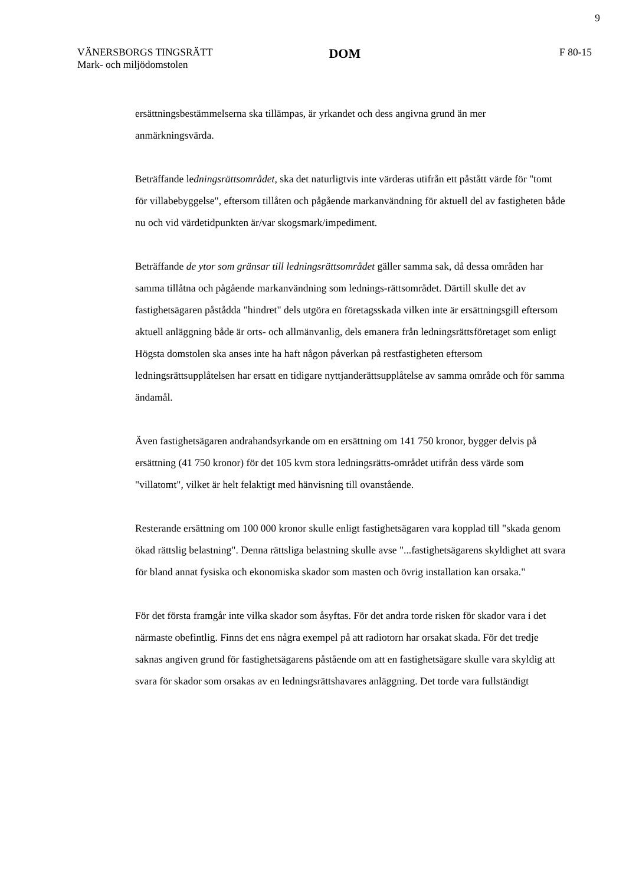9
VÄNERSBORGS TINGSRÄTT
Mark- och miljödomstolen
DOM
F 80-15
ersättningsbestämmelserna ska tillämpas, är yrkandet och dess angivna grund än mer anmärkningsvärda.
Beträffande ledningsrättsområdet, ska det naturligtvis inte värderas utifrån ett påstått värde för "tomt för villabebyggelse", eftersom tillåten och pågående markanvändning för aktuell del av fastigheten både nu och vid värdetidpunkten är/var skogsmark/impediment.
Beträffande de ytor som gränsar till ledningsrättsområdet gäller samma sak, då dessa områden har samma tillåtna och pågående markanvändning som lednings-rättsområdet. Därtill skulle det av fastighetsägaren påstådda "hindret" dels utgöra en företagsskada vilken inte är ersättningsgill eftersom aktuell anläggning både är orts- och allmänvanlig, dels emanera från ledningsrättsföretaget som enligt Högsta domstolen ska anses inte ha haft någon påverkan på restfastigheten eftersom ledningsrättsupplåtelsen har ersatt en tidigare nyttjanderättsupplåtelse av samma område och för samma ändamål.
Även fastighetsägaren andrahandsyrkande om en ersättning om 141 750 kronor, bygger delvis på ersättning (41 750 kronor) för det 105 kvm stora ledningsrätts-området utifrån dess värde som "villatomt", vilket är helt felaktigt med hänvisning till ovanstående.
Resterande ersättning om 100 000 kronor skulle enligt fastighetsägaren vara kopplad till "skada genom ökad rättslig belastning". Denna rättsliga belastning skulle avse "...fastighetsägarens skyldighet att svara för bland annat fysiska och ekonomiska skador som masten och övrig installation kan orsaka."
För det första framgår inte vilka skador som åsyftas. För det andra torde risken för skador vara i det närmaste obefintlig. Finns det ens några exempel på att radiotorn har orsakat skada. För det tredje saknas angiven grund för fastighetsägarens påstående om att en fastighetsägare skulle vara skyldig att svara för skador som orsakas av en ledningsrättshavares anläggning. Det torde vara fullständigt